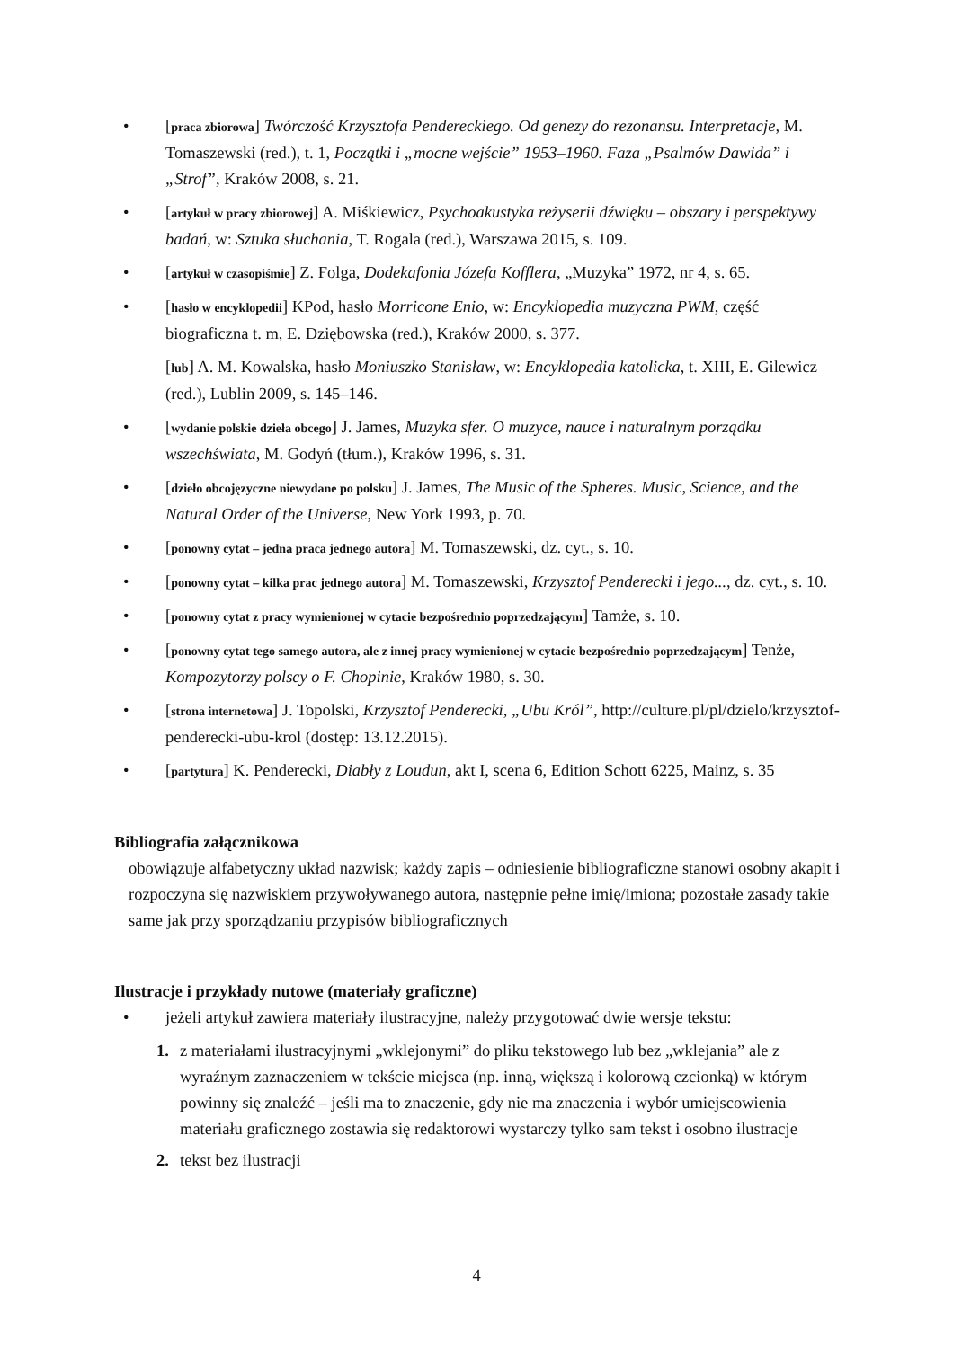• [praca zbiorowa] Twórczość Krzysztofa Pendereckiego. Od genezy do rezonansu. Interpretacje, M. Tomaszewski (red.), t. 1, Początki i „mocne wejście” 1953–1960. Faza „Psalmów Dawida” i „Strof”, Kraków 2008, s. 21.
• [artykuł w pracy zbiorowej] A. Miśkiewicz, Psychoakustyka reżyserii dźwięku – obszary i perspektywy badań, w: Sztuka słuchania, T. Rogala (red.), Warszawa 2015, s. 109.
• [artykuł w czasopiśmie] Z. Folga, Dodekafonia Józefa Kofflera, „Muzyka” 1972, nr 4, s. 65.
• [hasło w encyklopedii] KPod, hasło Morricone Enio, w: Encyklopedia muzyczna PWM, część biograficzna t. m, E. Dziębowska (red.), Kraków 2000, s. 377.
[lub] A. M. Kowalska, hasło Moniuszko Stanisław, w: Encyklopedia katolicka, t. XIII, E. Gilewicz (red.), Lublin 2009, s. 145–146.
• [wydanie polskie dzieła obcego] J. James, Muzyka sfer. O muzyce, nauce i naturalnym porządku wszechświata, M. Godyń (tłum.), Kraków 1996, s. 31.
• [dzieło obcojęzyczne niewydane po polsku] J. James, The Music of the Spheres. Music, Science, and the Natural Order of the Universe, New York 1993, p. 70.
• [ponowny cytat – jedna praca jednego autora] M. Tomaszewski, dz. cyt., s. 10.
• [ponowny cytat – kilka prac jednego autora] M. Tomaszewski, Krzysztof Penderecki i jego..., dz. cyt., s. 10.
• [ponowny cytat z pracy wymienionej w cytacie bezpośrednio poprzedzającym] Tamże, s. 10.
• [ponowny cytat tego samego autora, ale z innej pracy wymienionej w cytacie bezpośrednio poprzedzającym] Tenże, Kompozytorzy polscy o F. Chopinie, Kraków 1980, s. 30.
• [strona internetowa] J. Topolski, Krzysztof Penderecki, „Ubu Król”, http://culture.pl/pl/dzielo/krzysztof-penderecki-ubu-krol (dostęp: 13.12.2015).
• [partytura] K. Penderecki, Diabły z Loudun, akt I, scena 6, Edition Schott 6225, Mainz, s. 35
Bibliografia załącznikowa
obowiązuje alfabetyczny układ nazwisk; każdy zapis – odniesienie bibliograficzne stanowi osobny akapit i rozpoczyna się nazwiskiem przywoływanego autora, następnie pełne imię/imiona; pozostałe zasady takie same jak przy sporządzaniu przypisów bibliograficznych
Ilustracje i przykłady nutowe (materiały graficzne)
• jeżeli artykuł zawiera materiały ilustracyjne, należy przygotować dwie wersje tekstu:
1. z materiałami ilustracyjnymi „wklejonymi” do pliku tekstowego lub bez „wklejania” ale z wyraźnym zaznaczeniem w tekście miejsca (np. inną, większą i kolorową czcionką) w którym powinny się znaleźć – jeśli ma to znaczenie, gdy nie ma znaczenia i wybór umiejscowienia materiału graficznego zostawia się redaktorowi wystarczy tylko sam tekst i osobno ilustracje
2. tekst bez ilustracji
4